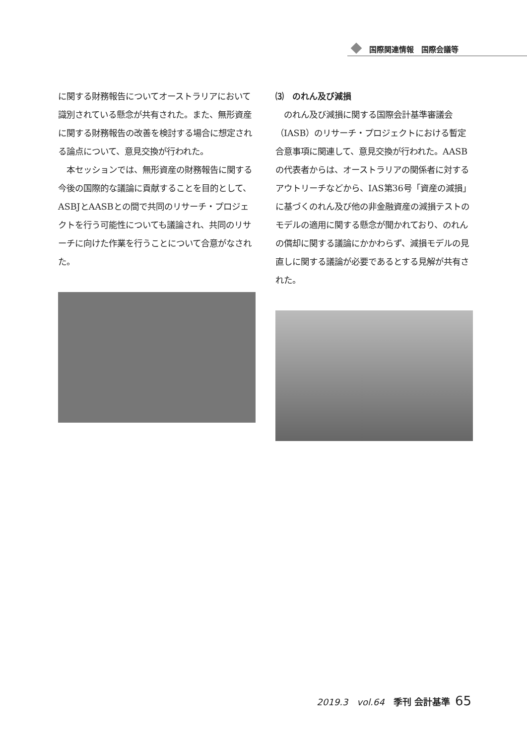国際関連情報　国際会議等
に関する財務報告についてオーストラリアにおいて識別されている懸念が共有された。また、無形資産に関する財務報告の改善を検討する場合に想定される論点について、意見交換が行われた。
　本セッションでは、無形資産の財務報告に関する今後の国際的な議論に貢献することを目的として、ASBJとAASBとの間で共同のリサーチ・プロジェクトを行う可能性についても議論され、共同のリサーチに向けた作業を行うことについて合意がなされた。
⑶　のれん及び減損
　のれん及び減損に関する国際会計基準審議会（IASB）のリサーチ・プロジェクトにおける暫定合意事項に関連して、意見交換が行われた。AASBの代表者からは、オーストラリアの関係者に対するアウトリーチなどから、IAS第36号「資産の減損」に基づくのれん及び他の非金融資産の減損テストのモデルの適用に関する懸念が聞かれており、のれんの償却に関する議論にかかわらず、減損モデルの見直しに関する議論が必要であるとする見解が共有された。
2019.3　vol.64　季刊 会計基準 65